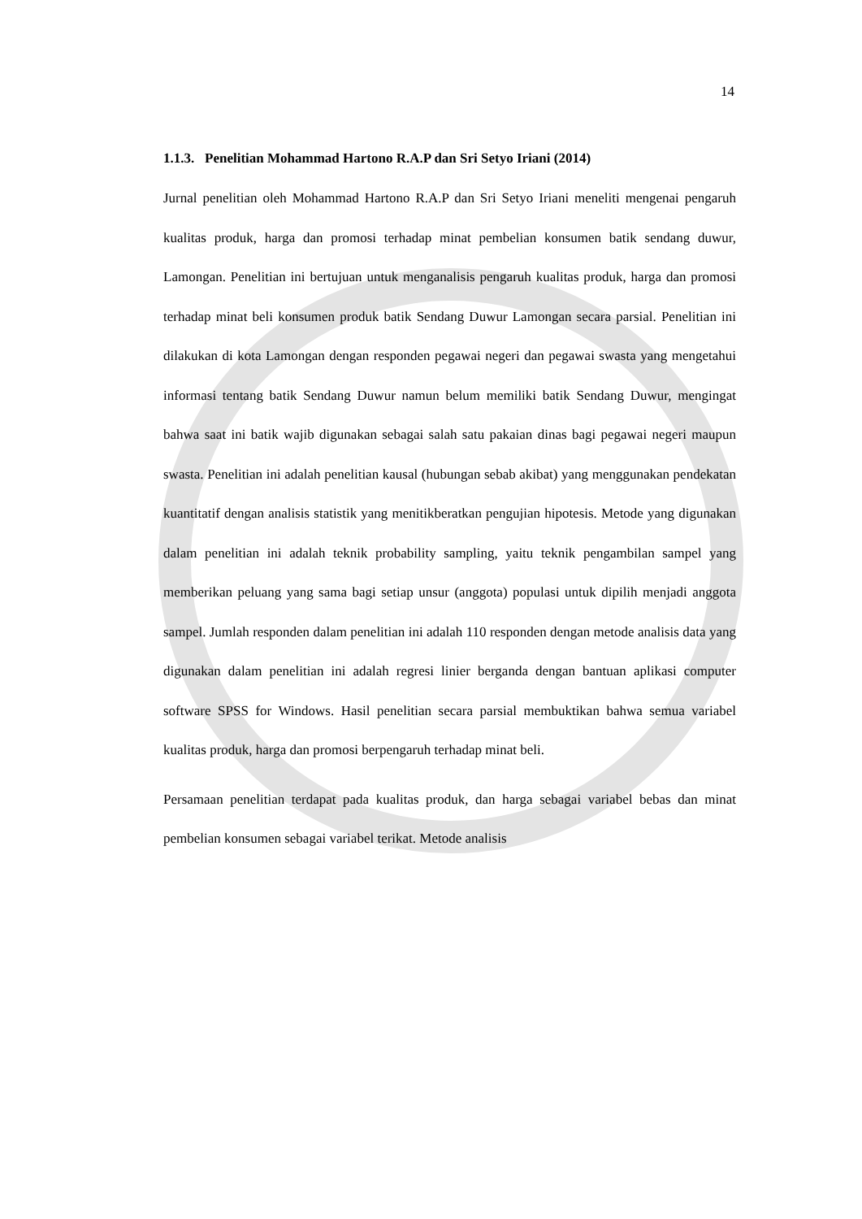14
1.1.3. Penelitian Mohammad Hartono R.A.P dan Sri Setyo Iriani (2014)
Jurnal penelitian oleh Mohammad Hartono R.A.P dan Sri Setyo Iriani meneliti mengenai pengaruh kualitas produk, harga dan promosi terhadap minat pembelian konsumen batik sendang duwur, Lamongan. Penelitian ini bertujuan untuk menganalisis pengaruh kualitas produk, harga dan promosi terhadap minat beli konsumen produk batik Sendang Duwur Lamongan secara parsial. Penelitian ini dilakukan di kota Lamongan dengan responden pegawai negeri dan pegawai swasta yang mengetahui informasi tentang batik Sendang Duwur namun belum memiliki batik Sendang Duwur, mengingat bahwa saat ini batik wajib digunakan sebagai salah satu pakaian dinas bagi pegawai negeri maupun swasta. Penelitian ini adalah penelitian kausal (hubungan sebab akibat) yang menggunakan pendekatan kuantitatif dengan analisis statistik yang menitikberatkan pengujian hipotesis. Metode yang digunakan dalam penelitian ini adalah teknik probability sampling, yaitu teknik pengambilan sampel yang memberikan peluang yang sama bagi setiap unsur (anggota) populasi untuk dipilih menjadi anggota sampel. Jumlah responden dalam penelitian ini adalah 110 responden dengan metode analisis data yang digunakan dalam penelitian ini adalah regresi linier berganda dengan bantuan aplikasi computer software SPSS for Windows. Hasil penelitian secara parsial membuktikan bahwa semua variabel kualitas produk, harga dan promosi berpengaruh terhadap minat beli.
Persamaan penelitian terdapat pada kualitas produk, dan harga sebagai variabel bebas dan minat pembelian konsumen sebagai variabel terikat. Metode analisis